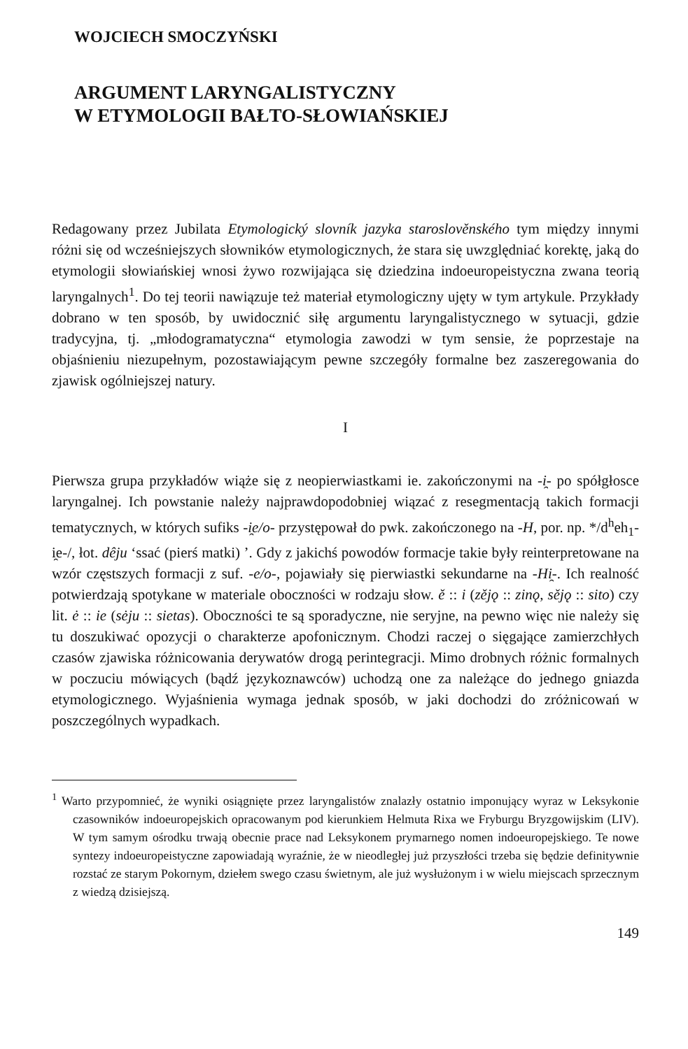WOJCIECH SMOCZYŃSKI
ARGUMENT LARYNGALISTYCZNY
W ETYMOLOGII BAŁTO-SŁOWIAŃSKIEJ
Redagowany przez Jubilata Etymologický slovník jazyka staroslověnského tym między innymi różni się od wcześniejszych słowników etymologicznych, że stara się uwzględniać korektę, jaką do etymologii słowiańskiej wnosi żywo rozwijająca się dziedzina indoeuropeistyczna zwana teorią laryngalnych<sup>1</sup>. Do tej teorii nawiązuje też materiał etymologiczny ujęty w tym artykule. Przykłady dobrano w ten sposób, by uwidocznić siłę argumentu laryngalistycznego w sytuacji, gdzie tradycyjna, tj. „młodogramatyczna“ etymologia zawodzi w tym sensie, że poprzestaje na objaśnieniu niezupełnym, pozostawiającym pewne szczegóły formalne bez zaszeregowania do zjawisk ogólniejszej natury.
I
Pierwsza grupa przykładów wiąże się z neopierwiastkami ie. zakończonymi na -i̯- po spółgłosce laryngalnej. Ich powstanie należy najprawdopodobniej wiązać z resegmentacją takich formacji tematycznych, w których sufiks -i̯e/o- przystępował do pwk. zakończonego na -H, por. np. */d<sup>h</sup>eh<sub>1</sub>-i̯e-/, łot. dêju ‘ssać (pierś matki) ’. Gdy z jakichś powodów formacje takie były reinterpretowane na wzór częstszych formacji z suf. -e/o-, pojawiały się pierwiastki sekundarne na -Hi̯-. Ich realność potwierdzają spotykane w materiale oboczności w rodzaju słow. ě :: i (zějǫ :: zinǫ, sějǫ :: sito) czy lit. ė :: ie (sėju :: sietas). Oboczności te są sporadyczne, nie seryjne, na pewno więc nie należy się tu doszukiwać opozycji o charakterze apofonicznym. Chodzi raczej o sięgające zamierzchłych czasów zjawiska różnicowania derywatów drogą perintegracji. Mimo drobnych różnic formalnych w poczuciu mówiących (bądź językoznawców) uchodzą one za należące do jednego gniazda etymologicznego. Wyjaśnienia wymaga jednak sposób, w jaki dochodzi do zróżnicowań w poszczególnych wypadkach.
<sup>1</sup> Warto przypomnieć, że wyniki osiągnięte przez laryngalistów znalazły ostatnio imponujący wyraz w Leksykonie czasowników indoeuropejskich opracowanym pod kierunkiem Helmuta Rixa we Fryburgu Bryzgowijskim (LIV). W tym samym ośrodku trwają obecnie prace nad Leksykonem prymarnego nomen indoeuropejskiego. Te nowe syntezy indoeuropeistyczne zapowiadają wyraźnie, że w nieodległej już przyszłości trzeba się będzie definitywnie rozstać ze starym Pokornym, dziełem swego czasu świetnym, ale już wysłużonym i w wielu miejscach sprzecznym z wiedzą dzisiejszą.
149